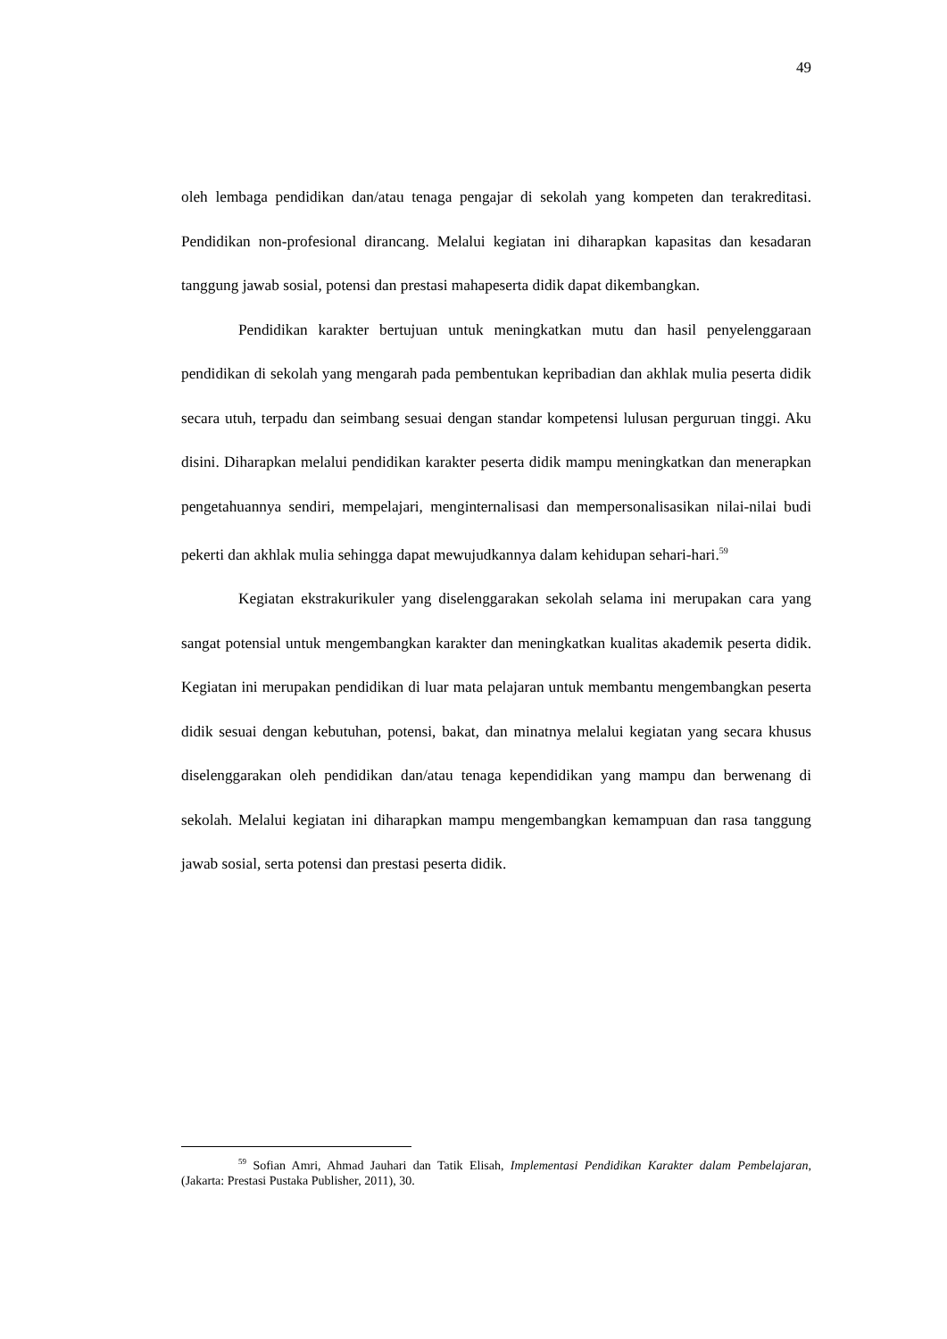49
oleh lembaga pendidikan dan/atau tenaga pengajar di sekolah yang kompeten dan terakreditasi. Pendidikan non-profesional dirancang. Melalui kegiatan ini diharapkan kapasitas dan kesadaran tanggung jawab sosial, potensi dan prestasi mahapeserta didik dapat dikembangkan.
Pendidikan karakter bertujuan untuk meningkatkan mutu dan hasil penyelenggaraan pendidikan di sekolah yang mengarah pada pembentukan kepribadian dan akhlak mulia peserta didik secara utuh, terpadu dan seimbang sesuai dengan standar kompetensi lulusan perguruan tinggi. Aku disini. Diharapkan melalui pendidikan karakter peserta didik mampu meningkatkan dan menerapkan pengetahuannya sendiri, mempelajari, menginternalisasi dan mempersonalisasikan nilai-nilai budi pekerti dan akhlak mulia sehingga dapat mewujudkannya dalam kehidupan sehari-hari.<sup>59</sup>
Kegiatan ekstrakurikuler yang diselenggarakan sekolah selama ini merupakan cara yang sangat potensial untuk mengembangkan karakter dan meningkatkan kualitas akademik peserta didik. Kegiatan ini merupakan pendidikan di luar mata pelajaran untuk membantu mengembangkan peserta didik sesuai dengan kebutuhan, potensi, bakat, dan minatnya melalui kegiatan yang secara khusus diselenggarakan oleh pendidikan dan/atau tenaga kependidikan yang mampu dan berwenang di sekolah. Melalui kegiatan ini diharapkan mampu mengembangkan kemampuan dan rasa tanggung jawab sosial, serta potensi dan prestasi peserta didik.
<sup>59</sup> Sofian Amri, Ahmad Jauhari dan Tatik Elisah, Implementasi Pendidikan Karakter dalam Pembelajaran, (Jakarta: Prestasi Pustaka Publisher, 2011), 30.